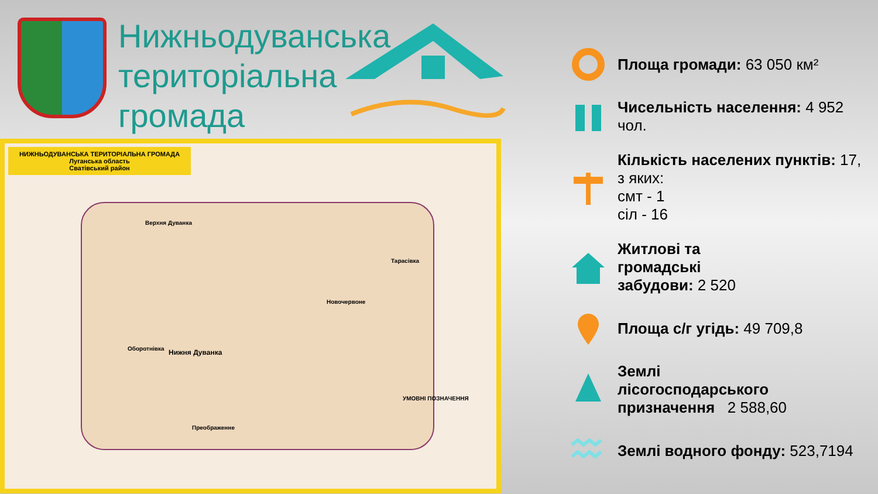Нижньодуванська
територіальна
громада
НИЖНЬОДУВАНСЬКА ТЕРИТОРІАЛЬНА ГРОМАДА
Луганська область
Сватівський район
Верхня Дуванка
Тарасівка
Новочервоне
Оборотнівка Нижня Дуванка
Преображенне
УМОВНІ ПОЗНАЧЕННЯ
Площа громади: 63 050 км²
Чисельність населення: 4 952 чол.
Кількість населених пунктів: 17,
з яких:
смт - 1
сіл - 16
Житлові та
громадські
забудови: 2 520
Площа с/г угідь: 49 709,8
Землі
лісогосподарського
призначення 2 588,60
Землі водного фонду: 523,7194